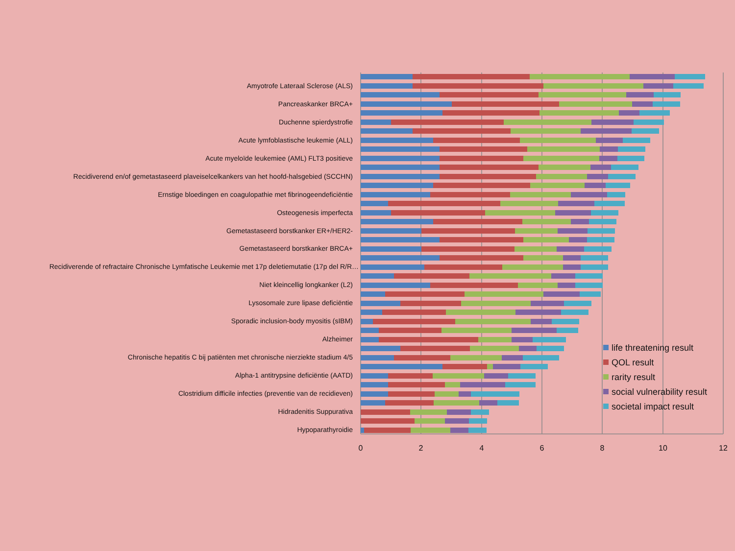Amyotrofe Lateraal Sclerose (ALS)
Pancreaskanker BRCA+
Duchenne spierdystrofie
Acute lymfoblastische leukemie (ALL)
Acute myeloïde leukemiee (AML) FLT3 positieve
Recidiverend en/of gemetastaseerd plaveiselcelkankers van het hoofd-halsgebied (SCCHN)
Ernstige bloedingen en coagulopathie met fibrinogeendeficiëntie
Osteogenesis imperfecta
Gemetastaseerd borstkanker ER+/HER2-
Gemetastaseerd borstkanker BRCA+
Recidiverende of refractaire Chronische Lymfatische Leukemie met 17p deletiemutatie (17p del R/R…
Niet kleincellig longkanker (L2)
Lysosomale zure lipase deficiëntie
Sporadic inclusion-body myositis (sIBM)
Alzheimer
Chronische hepatitis C bij patiënten met chronische nierziekte stadium 4/5
Alpha-1 antitrypsine deficiëntie (AATD)
Clostridium difficile infecties (preventie van de recidieven)
Hidradenitis Suppurativa
Hypoparathyroidie
0
2
4
6
8
10
12
life threatening result
QOL result
rarity result
social vulnerability result
societal impact result